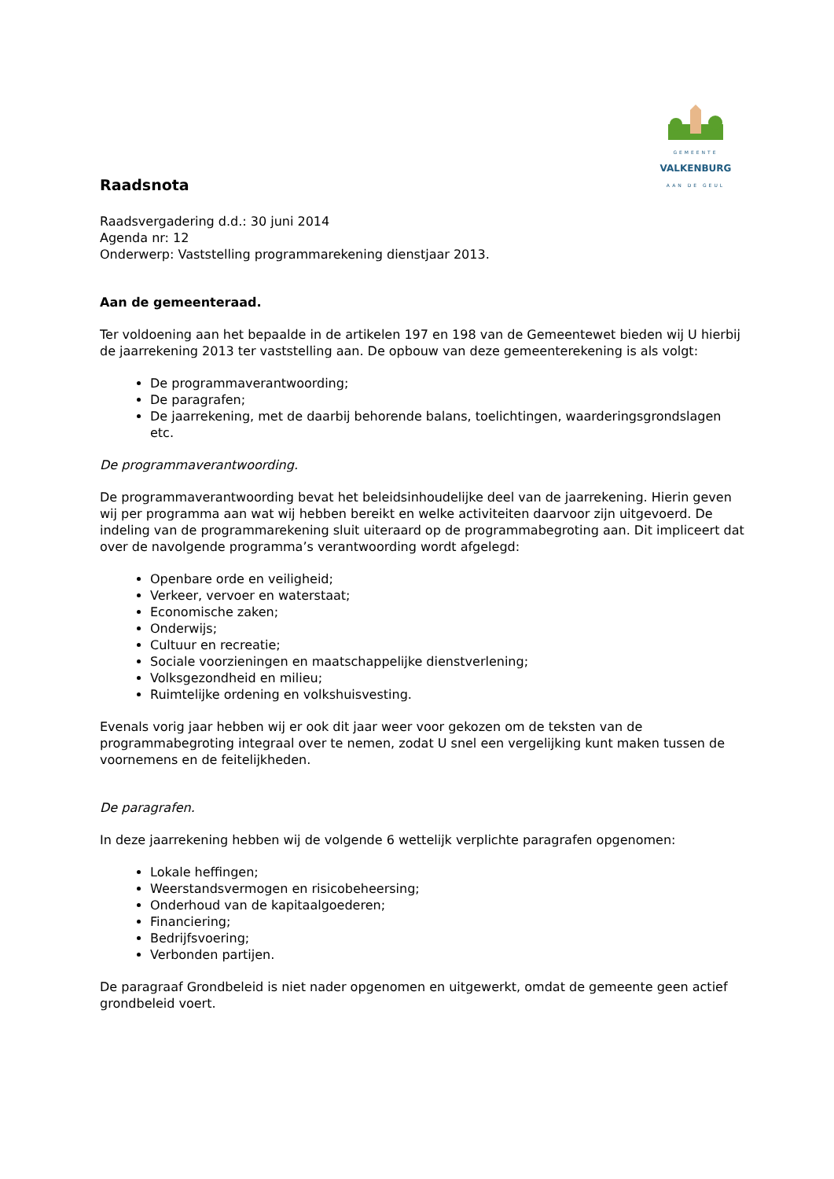GEMEENTE
VALKENBURG
AAN DE GEUL
Raadsnota
Raadsvergadering d.d.: 30 juni 2014
Agenda nr: 12
Onderwerp: Vaststelling programmarekening dienstjaar 2013.
Aan de gemeenteraad.
Ter voldoening aan het bepaalde in de artikelen 197 en 198 van de Gemeentewet bieden wij U hierbij de jaarrekening 2013 ter vaststelling aan. De opbouw van deze gemeenterekening is als volgt:
De programmaverantwoording;
De paragrafen;
De jaarrekening, met de daarbij behorende balans, toelichtingen, waarderingsgrondslagen etc.
De programmaverantwoording.
De programmaverantwoording bevat het beleidsinhoudelijke deel van de jaarrekening. Hierin geven wij per programma aan wat wij hebben bereikt en welke activiteiten daarvoor zijn uitgevoerd. De indeling van de programmarekening sluit uiteraard op de programmabegroting aan. Dit impliceert dat over de navolgende programma’s verantwoording wordt afgelegd:
Openbare orde en veiligheid;
Verkeer, vervoer en waterstaat;
Economische zaken;
Onderwijs;
Cultuur en recreatie;
Sociale voorzieningen en maatschappelijke dienstverlening;
Volksgezondheid en milieu;
Ruimtelijke ordening en volkshuisvesting.
Evenals vorig jaar hebben wij er ook dit jaar weer voor gekozen om de teksten van de programmabegroting integraal over te nemen, zodat U snel een vergelijking kunt maken tussen de voornemens en de feitelijkheden.
De paragrafen.
In deze jaarrekening hebben wij de volgende 6 wettelijk verplichte paragrafen opgenomen:
Lokale heffingen;
Weerstandsvermogen en risicobeheersing;
Onderhoud van de kapitaalgoederen;
Financiering;
Bedrijfsvoering;
Verbonden partijen.
De paragraaf Grondbeleid is niet nader opgenomen en uitgewerkt, omdat de gemeente geen actief grondbeleid voert.